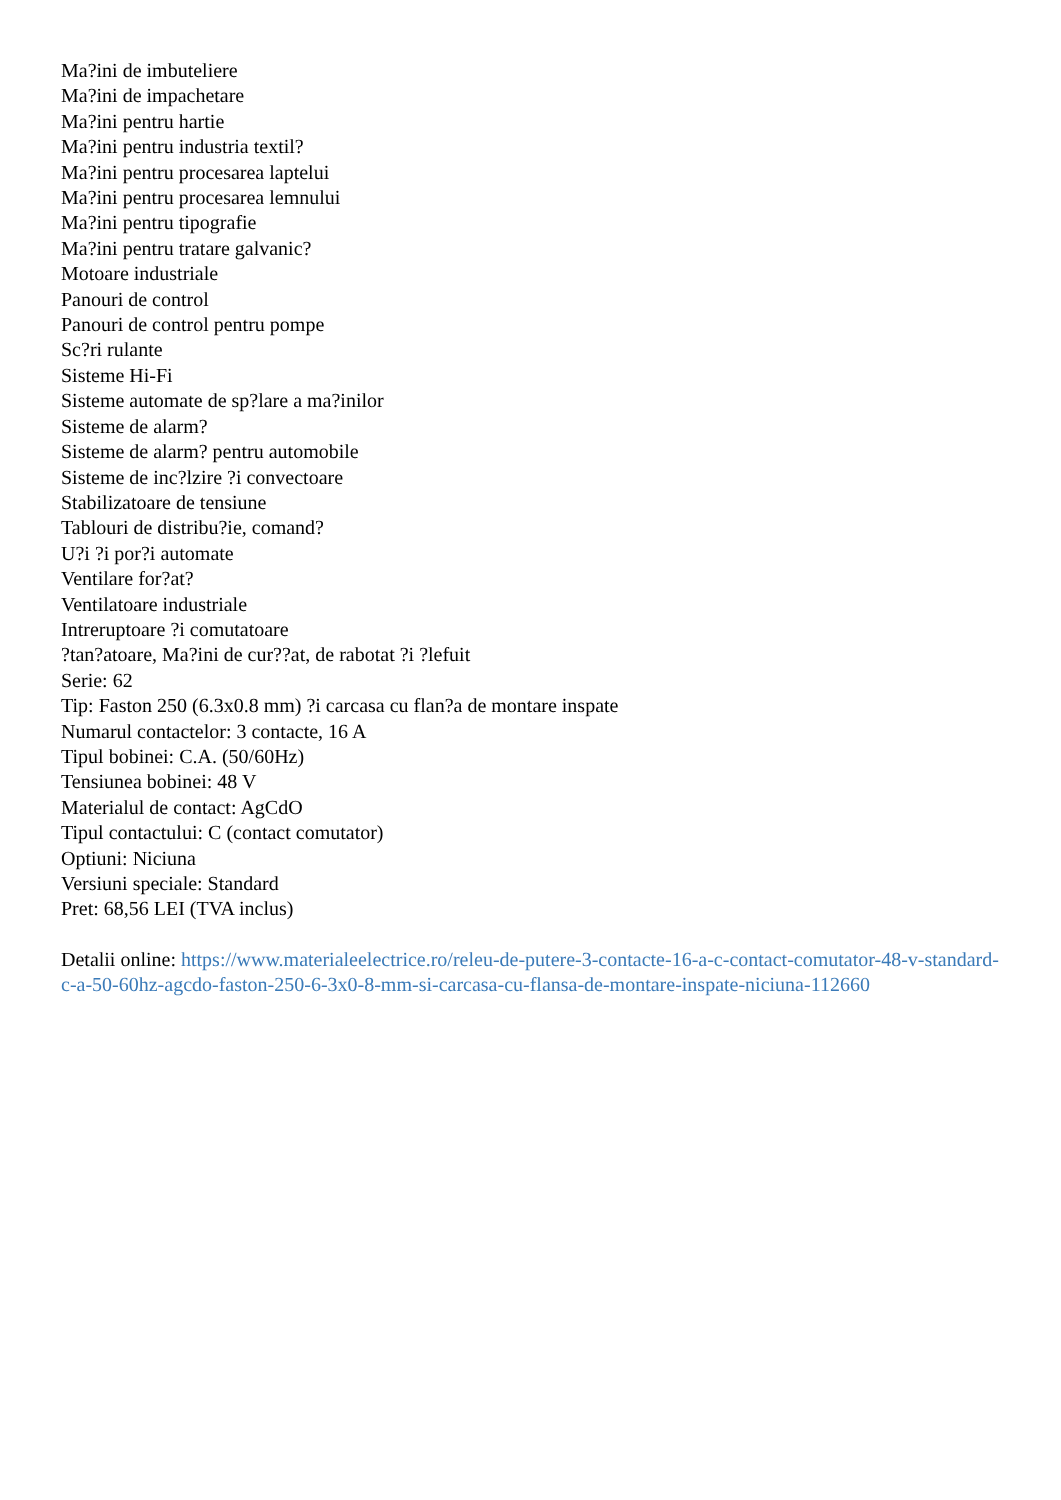Ma?ini de imbuteliere
Ma?ini de impachetare
Ma?ini pentru hartie
Ma?ini pentru industria textil?
Ma?ini pentru procesarea laptelui
Ma?ini pentru procesarea lemnului
Ma?ini pentru tipografie
Ma?ini pentru tratare galvanic?
Motoare industriale
Panouri de control
Panouri de control pentru pompe
Sc?ri rulante
Sisteme Hi-Fi
Sisteme automate de sp?lare a ma?inilor
Sisteme de alarm?
Sisteme de alarm? pentru automobile
Sisteme de inc?lzire ?i convectoare
Stabilizatoare de tensiune
Tablouri de distribu?ie, comand?
U?i ?i por?i automate
Ventilare for?at?
Ventilatoare industriale
Intreruptoare ?i comutatoare
?tan?atoare, Ma?ini de cur??at, de rabotat ?i ?lefuit
Serie: 62
Tip: Faston 250 (6.3x0.8 mm) ?i carcasa cu flan?a de montare inspate
Numarul contactelor: 3 contacte, 16 A
Tipul bobinei: C.A. (50/60Hz)
Tensiunea bobinei: 48 V
Materialul de contact: AgCdO
Tipul contactului: C (contact comutator)
Optiuni: Niciuna
Versiuni speciale: Standard
Pret: 68,56 LEI (TVA inclus)
Detalii online: https://www.materialeelectrice.ro/releu-de-putere-3-contacte-16-a-c-contact-comutator-48-v-standard-c-a-50-60hz-agcdo-faston-250-6-3x0-8-mm-si-carcasa-cu-flansa-de-montare-inspate-niciuna-112660